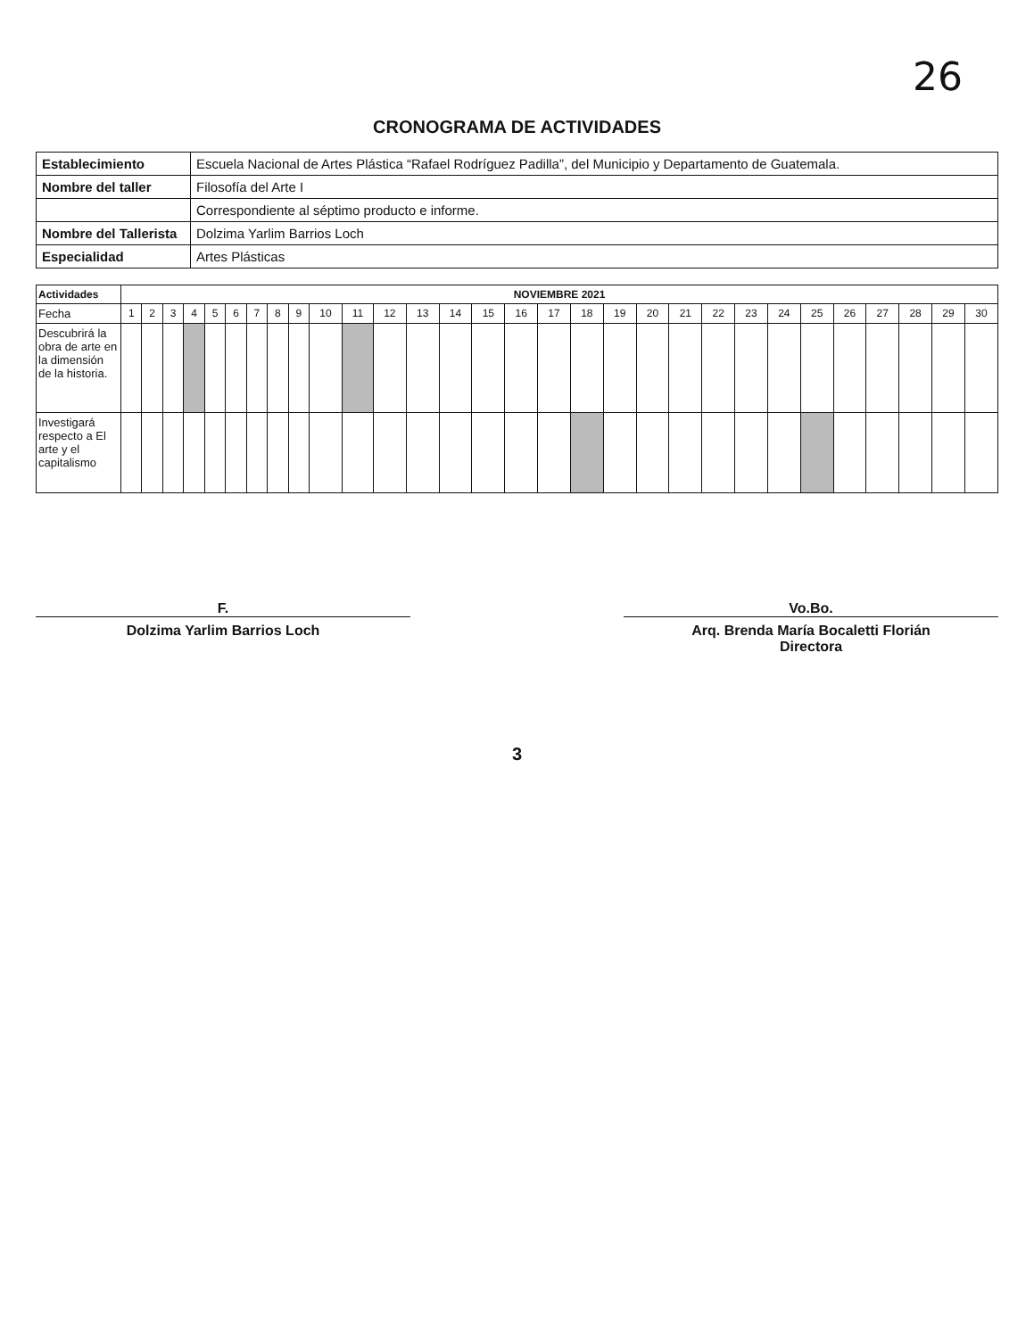26
CRONOGRAMA DE ACTIVIDADES
| Establecimiento | Escuela Nacional de Artes Plástica “Rafael Rodríguez Padilla”, del Municipio y Departamento de Guatemala. |
| Nombre del taller | Filosofía del Arte I |
| | Correspondiente al séptimo producto e informe. |
| Nombre del Tallerista | Dolzima Yarlim Barrios Loch |
| Especialidad | Artes Plásticas |
| Actividades | NOVIEMBRE 2021 | | | | | | | | | | | | | | | | | | | | | | | | | | | | | |
| --- | --- | --- | --- | --- | --- | --- | --- | --- | --- | --- | --- | --- | --- | --- | --- | --- | --- | --- | --- | --- | --- | --- | --- | --- | --- | --- | --- | --- | --- | --- |
| Fecha | 1 | 2 | 3 | 4 | 5 | 6 | 7 | 8 | 9 | 10 | 11 | 12 | 13 | 14 | 15 | 16 | 17 | 18 | 19 | 20 | 21 | 22 | 23 | 24 | 25 | 26 | 27 | 28 | 29 | 30 |
| Descubrirá la obra de arte en la dimensión de la historia. | | | | | | | | | | | | | | | | | | | | | | | | | | | | | | |
| Investigará respecto a El arte y el capitalismo | | | | | | | | | | | | | | | | | | | | | | | | | | | | | | |
F.
Dolzima Yarlim Barrios Loch
Vo.Bo.
Arq. Brenda María Bocaletti Florián
Directora
3